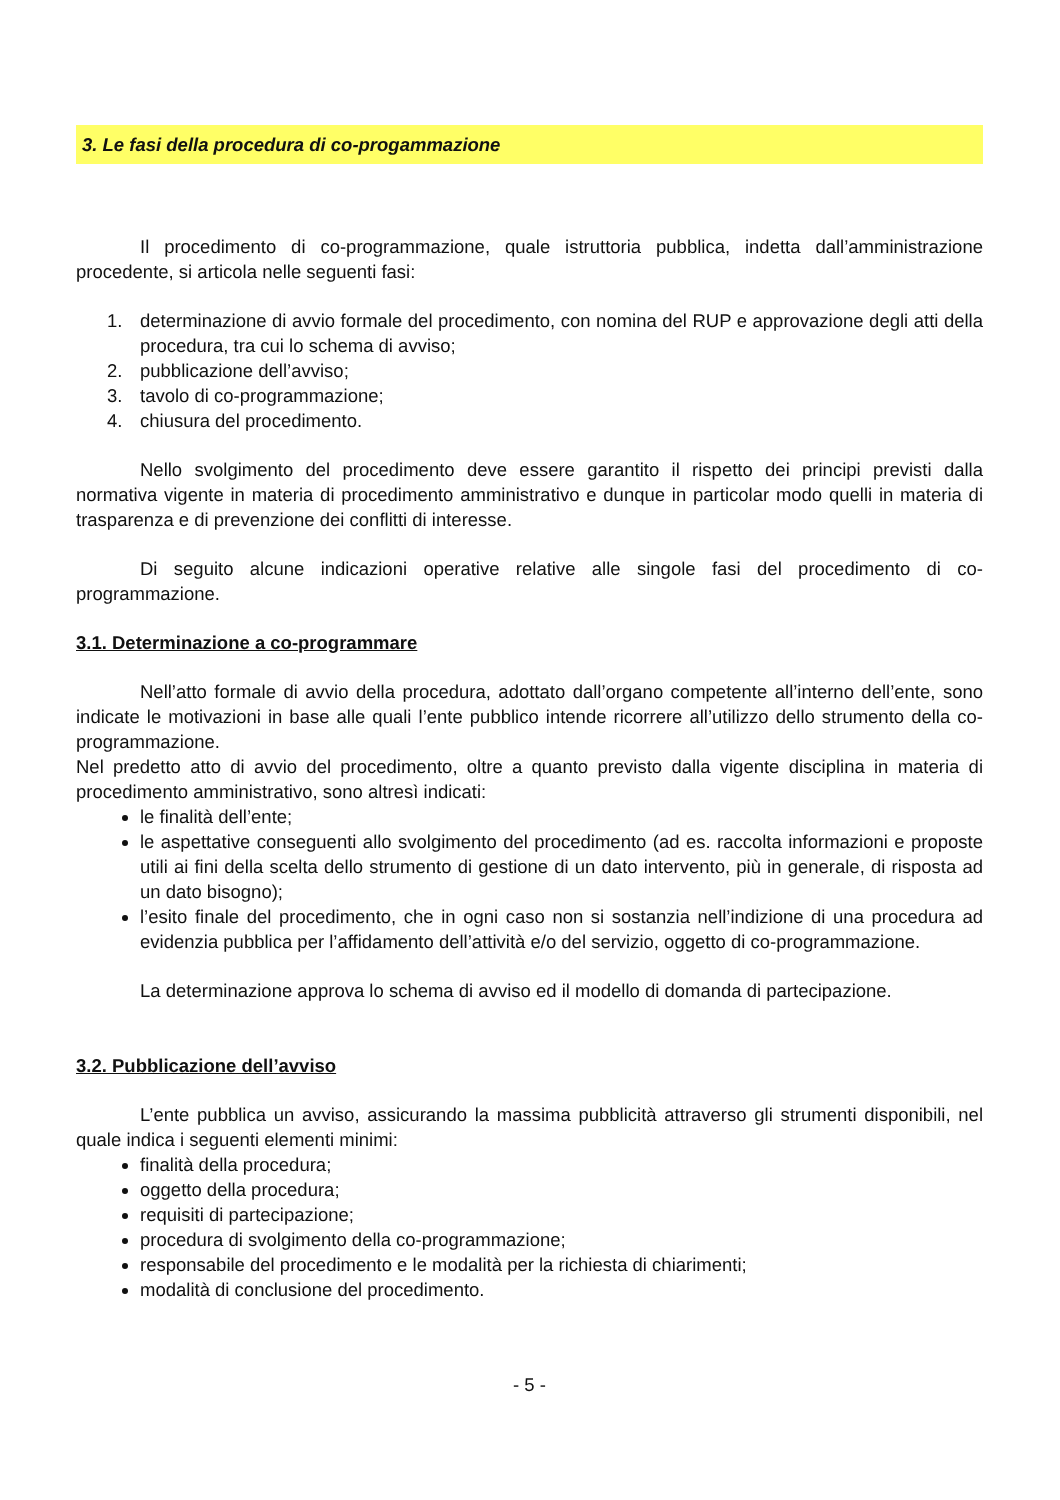3. Le fasi della procedura di co-progammazione
Il procedimento di co-programmazione, quale istruttoria pubblica, indetta dall’amministrazione procedente, si articola nelle seguenti fasi:
1. determinazione di avvio formale del procedimento, con nomina del RUP e approvazione degli atti della procedura, tra cui lo schema di avviso;
2. pubblicazione dell’avviso;
3. tavolo di co-programmazione;
4. chiusura del procedimento.
Nello svolgimento del procedimento deve essere garantito il rispetto dei principi previsti dalla normativa vigente in materia di procedimento amministrativo e dunque in particolar modo quelli in materia di trasparenza e di prevenzione dei conflitti di interesse.
Di seguito alcune indicazioni operative relative alle singole fasi del procedimento di co-programmazione.
3.1. Determinazione a co-programmare
Nell’atto formale di avvio della procedura, adottato dall’organo competente all’interno dell’ente, sono indicate le motivazioni in base alle quali l’ente pubblico intende ricorrere all’utilizzo dello strumento della co-programmazione.
Nel predetto atto di avvio del procedimento, oltre a quanto previsto dalla vigente disciplina in materia di procedimento amministrativo, sono altresì indicati:
le finalità dell’ente;
le aspettative conseguenti allo svolgimento del procedimento (ad es. raccolta informazioni e proposte utili ai fini della scelta dello strumento di gestione di un dato intervento, più in generale, di risposta ad un dato bisogno);
l’esito finale del procedimento, che in ogni caso non si sostanzia nell’indizione di una procedura ad evidenzia pubblica per l’affidamento dell’attività e/o del servizio, oggetto di co-programmazione.
La determinazione approva lo schema di avviso ed il modello di domanda di partecipazione.
3.2. Pubblicazione dell’avviso
L’ente pubblica un avviso, assicurando la massima pubblicità attraverso gli strumenti disponibili, nel quale indica i seguenti elementi minimi:
finalità della procedura;
oggetto della procedura;
requisiti di partecipazione;
procedura di svolgimento della co-programmazione;
responsabile del procedimento e le modalità per la richiesta di chiarimenti;
modalità di conclusione del procedimento.
- 5 -